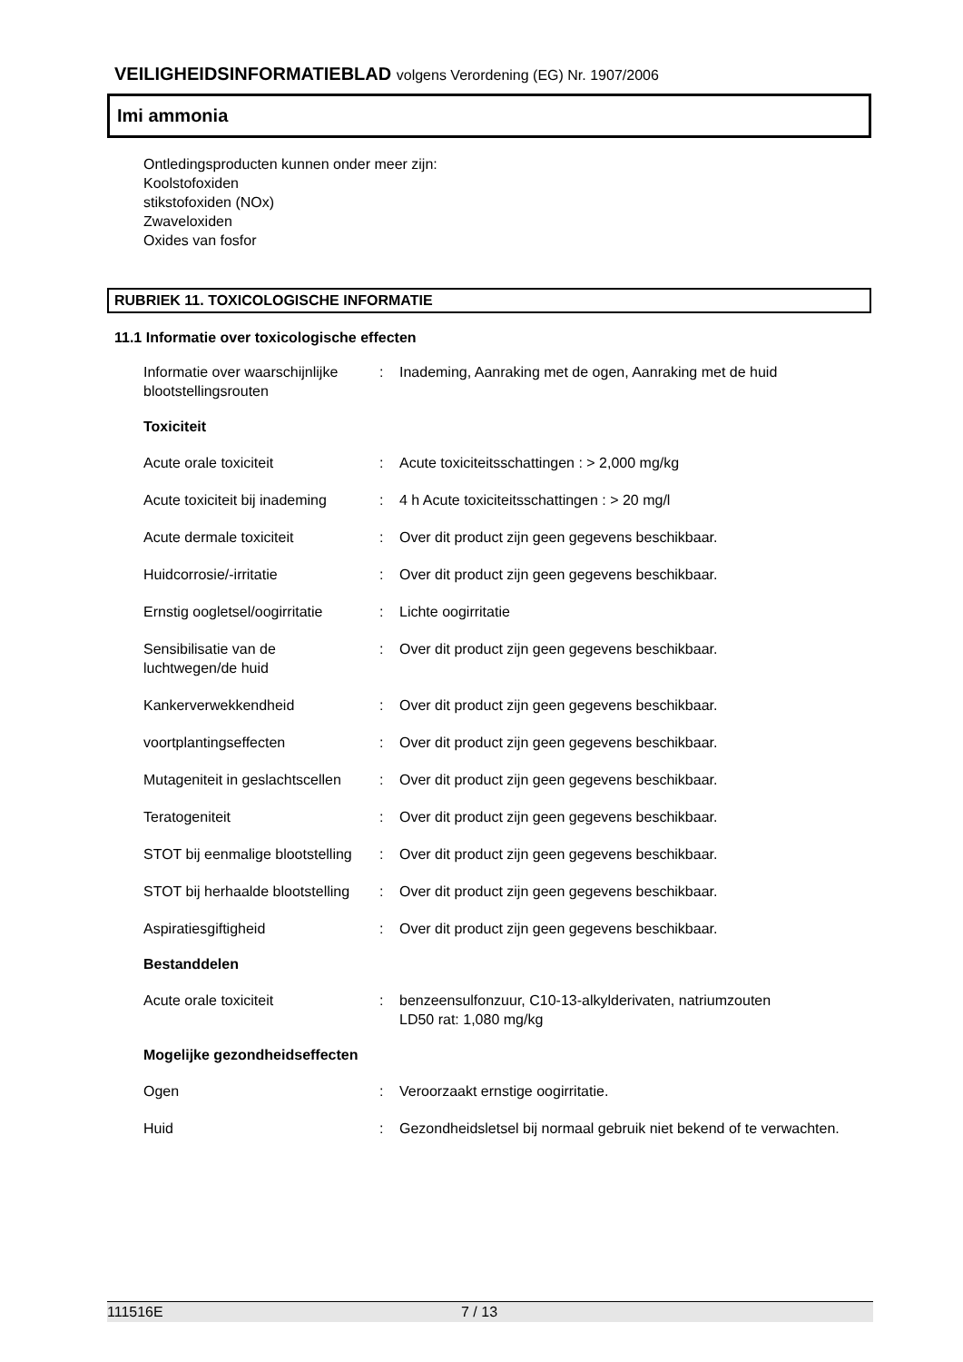VEILIGHEIDSINFORMATIEBLAD volgens Verordening (EG) Nr. 1907/2006
Imi ammonia
Ontledingsproducten kunnen onder meer zijn:
Koolstofoxiden
stikstofoxiden (NOx)
Zwaveloxiden
Oxides van fosfor
RUBRIEK 11. TOXICOLOGISCHE INFORMATIE
11.1 Informatie over toxicologische effecten
| Informatie over waarschijnlijke blootstellingsrouten | : | Inademing, Aanraking met de ogen, Aanraking met de huid |
Toxiciteit
| Acute orale toxiciteit | : | Acute toxiciteitsschattingen : > 2,000 mg/kg |
| Acute toxiciteit bij inademing | : | 4 h Acute toxiciteitsschattingen : > 20 mg/l |
| Acute dermale toxiciteit | : | Over dit product zijn geen gegevens beschikbaar. |
| Huidcorrosie/-irritatie | : | Over dit product zijn geen gegevens beschikbaar. |
| Ernstig oogletsel/oogirritatie | : | Lichte oogirritatie |
| Sensibilisatie van de luchtwegen/de huid | : | Over dit product zijn geen gegevens beschikbaar. |
| Kankerverwekkendheid | : | Over dit product zijn geen gegevens beschikbaar. |
| voortplantingseffecten | : | Over dit product zijn geen gegevens beschikbaar. |
| Mutageniteit in geslachtscellen | : | Over dit product zijn geen gegevens beschikbaar. |
| Teratogeniteit | : | Over dit product zijn geen gegevens beschikbaar. |
| STOT bij eenmalige blootstelling | : | Over dit product zijn geen gegevens beschikbaar. |
| STOT bij herhaalde blootstelling | : | Over dit product zijn geen gegevens beschikbaar. |
| Aspiratiesgiftigheid | : | Over dit product zijn geen gegevens beschikbaar. |
Bestanddelen
| Acute orale toxiciteit | : | benzeensulfonzuur, C10-13-alkylderivaten, natriumzouten LD50 rat: 1,080 mg/kg |
Mogelijke gezondheidseffecten
| Ogen | : | Veroorzaakt ernstige oogirritatie. |
| Huid | : | Gezondheidsletsel bij normaal gebruik niet bekend of te verwachten. |
111516E 7 / 13